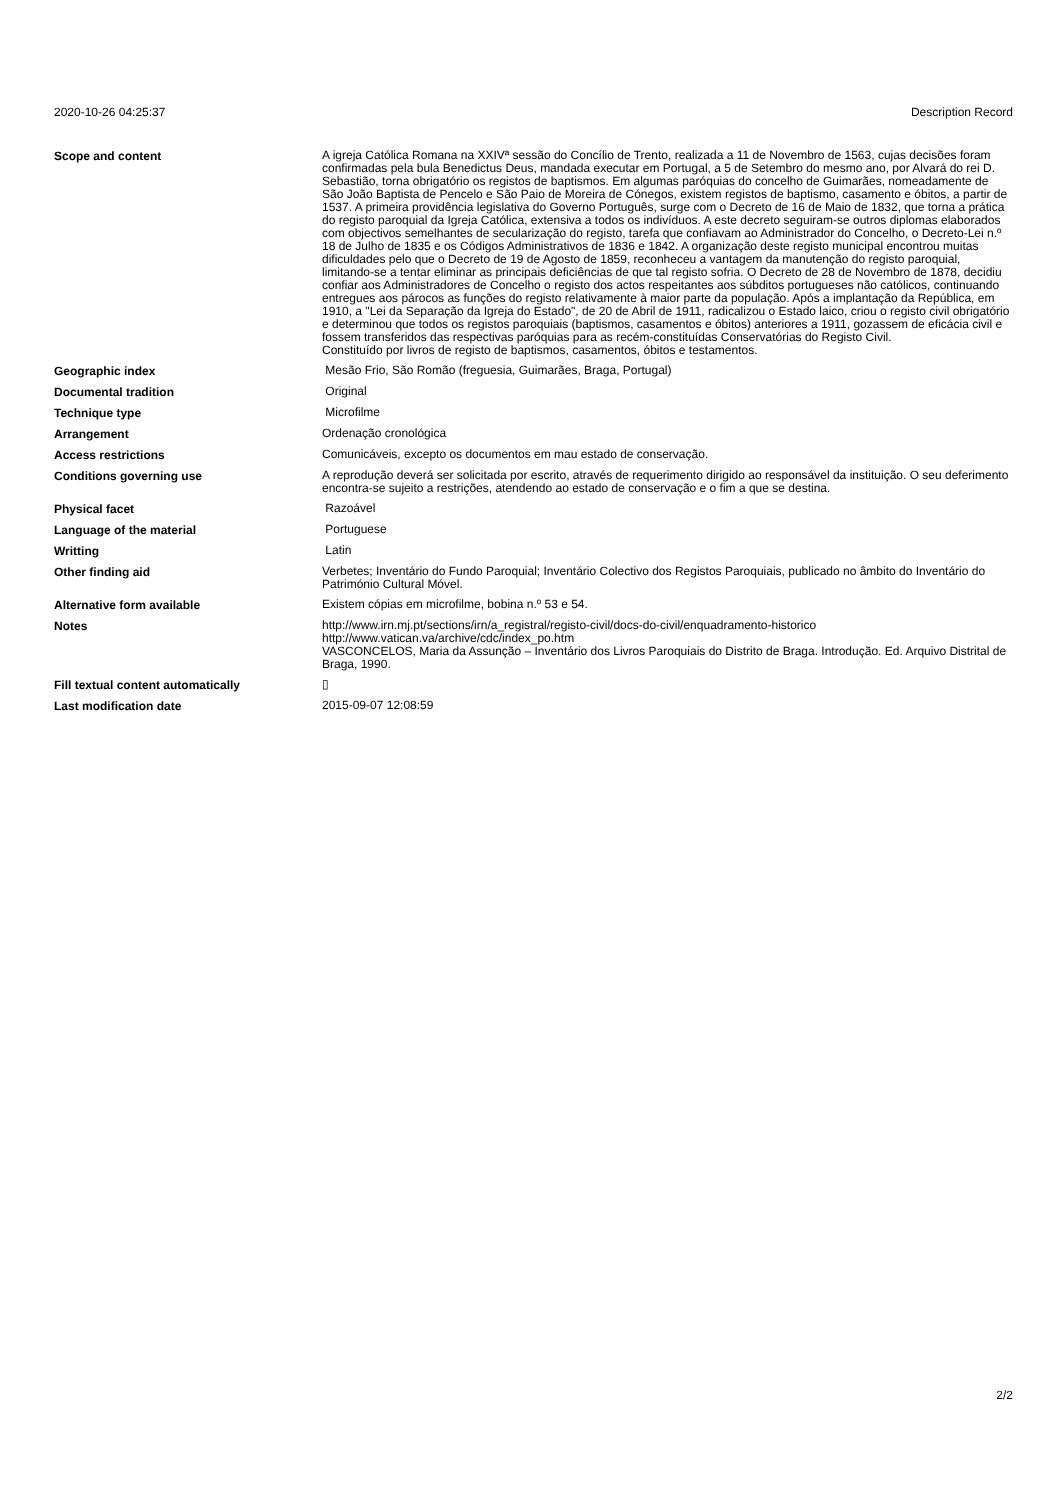2020-10-26 04:25:37 Description Record
| Scope and content | A igreja Católica Romana na XXIVª sessão do Concílio de Trento, realizada a 11 de Novembro de 1563, cujas decisões foram confirmadas pela bula Benedictus Deus, mandada executar em Portugal, a 5 de Setembro do mesmo ano, por Alvará do rei D. Sebastião, torna obrigatório os registos de baptismos. Em algumas paróquias do concelho de Guimarães, nomeadamente de São João Baptista de Pencelo e São Paio de Moreira de Cónegos, existem registos de baptismo, casamento e óbitos, a partir de 1537. A primeira providência legislativa do Governo Português, surge com o Decreto de 16 de Maio de 1832, que torna a prática do registo paroquial da Igreja Católica, extensiva a todos os indivíduos. A este decreto seguiram-se outros diplomas elaborados com objectivos semelhantes de secularização do registo, tarefa que confiavam ao Administrador do Concelho, o Decreto-Lei n.º 18 de Julho de 1835 e os Códigos Administrativos de 1836 e 1842. A organização deste registo municipal encontrou muitas dificuldades pelo que o Decreto de 19 de Agosto de 1859, reconheceu a vantagem da manutenção do registo paroquial, limitando-se a tentar eliminar as principais deficiências de que tal registo sofria. O Decreto de 28 de Novembro de 1878, decidiu confiar aos Administradores de Concelho o registo dos actos respeitantes aos súbditos portugueses não católicos, continuando entregues aos párocos as funções do registo relativamente à maior parte da população. Após a implantação da República, em 1910, a "Lei da Separação da Igreja do Estado", de 20 de Abril de 1911, radicalizou o Estado laico, criou o registo civil obrigatório e determinou que todos os registos paroquiais (baptismos, casamentos e óbitos) anteriores a 1911, gozassem de eficácia civil e fossem transferidos das respectivas paróquias para as recém-constituídas Conservatórias do Registo Civil. Constituído por livros de registo de baptismos, casamentos, óbitos e testamentos. |
| Geographic index | Mesão Frio, São Romão (freguesia, Guimarães, Braga, Portugal) |
| Documental tradition | Original |
| Technique type | Microfilme |
| Arrangement | Ordenação cronológica |
| Access restrictions | Comunicáveis, excepto os documentos em mau estado de conservação. |
| Conditions governing use | A reprodução deverá ser solicitada por escrito, através de requerimento dirigido ao responsável da instituição. O seu deferimento encontra-se sujeito a restrições, atendendo ao estado de conservação e o fim a que se destina. |
| Physical facet | Razoável |
| Language of the material | Portuguese |
| Writting | Latin |
| Other finding aid | Verbetes; Inventário do Fundo Paroquial; Inventário Colectivo dos Registos Paroquiais, publicado no âmbito do Inventário do Património Cultural Móvel. |
| Alternative form available | Existem cópias em microfilme, bobina n.º 53 e 54. |
| Notes | http://www.irn.mj.pt/sections/irn/a_registral/registo-civil/docs-do-civil/enquadramento-historico http://www.vatican.va/archive/cdc/index_po.htm VASCONCELOS, Maria da Assunção – Inventário dos Livros Paroquiais do Distrito de Braga. Introdução. Ed. Arquivo Distrital de Braga, 1990. |
| Fill textual content automatically | ▯ |
| Last modification date | 2015-09-07 12:08:59 |
2/2